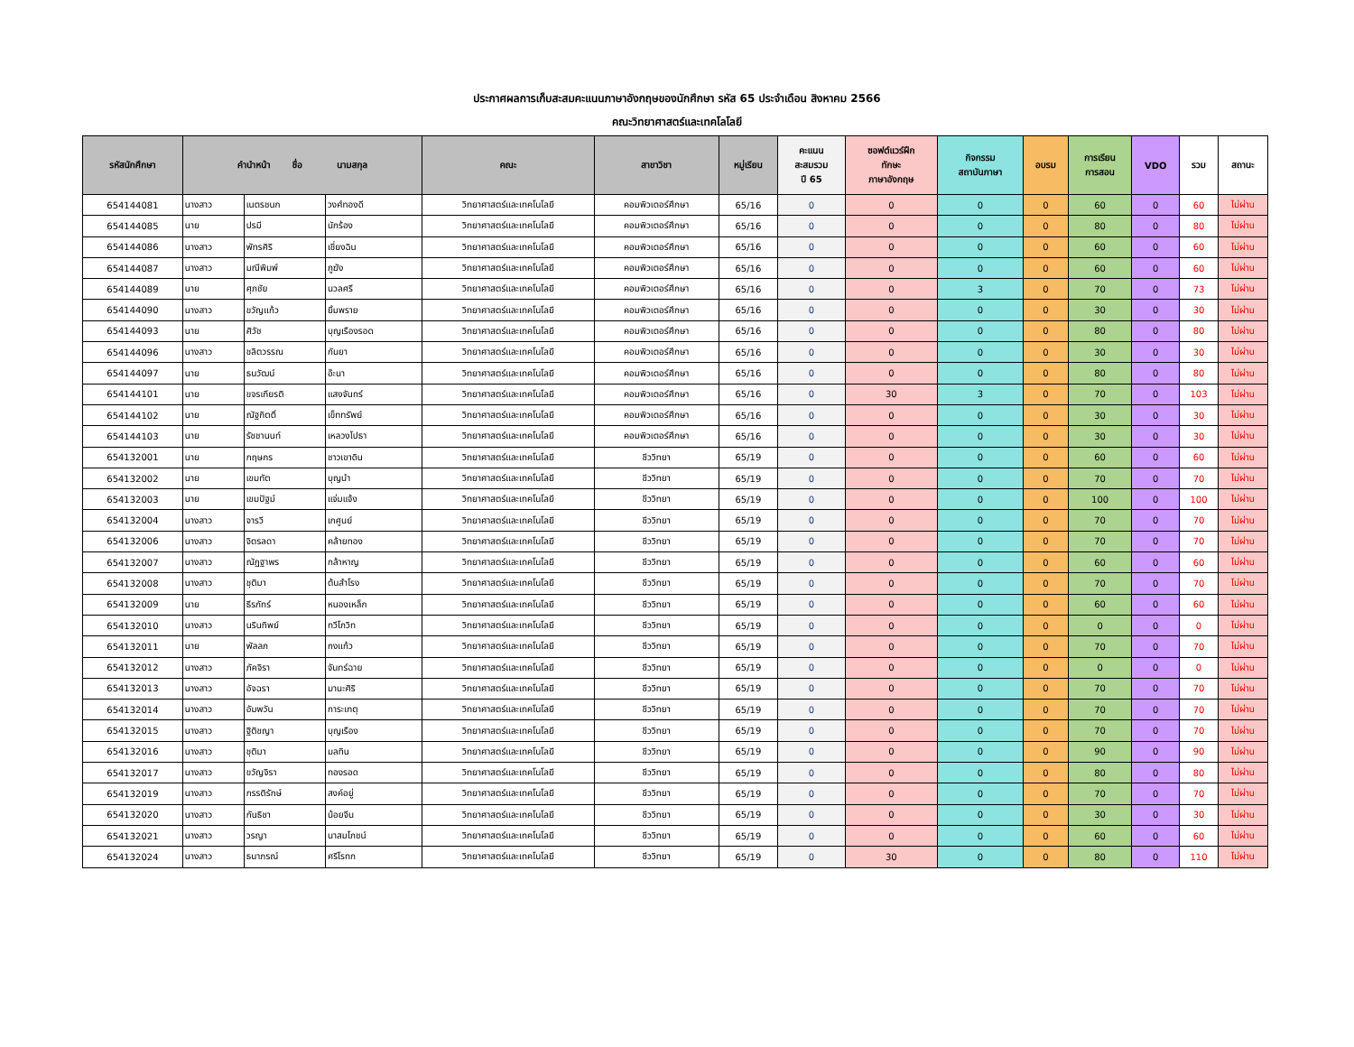ประกาศผลการเก็บสะสมคะแนนภาษาอังกฤษของนักศึกษา รหัส 65 ประจำเดือน สิงหาคม 2566
คณะวิทยาศาสตร์และเทคโลโลยี
| รหัสนักศึกษา | คำนำหน้า ชื่อ นามสกุล | | | คณะ | สาขาวิชา | หมู่เรียน | คะแนน สะสมรวม ปี 65 | ซอฟต์แวร์ฝึก ทักษะ ภาษาอังกฤษ | กิจกรรม สถาบันภาษา | อบรม | การเรียน การสอน | VDO | รวม | สถานะ |
| --- | --- | --- | --- | --- | --- | --- | --- | --- | --- | --- | --- | --- | --- | --- |
| 654144081 | นางสาว | เนตรชนก | วงศ์ทองดี | วิทยาศาสตร์และเทคโนโลยี | คอมพิวเตอร์ศึกษา | 65/16 | 0 | 0 | 0 | 0 | 60 | 0 | 60 | ไม่ผ่าน |
| 654144085 | นาย | ปรมี | นักร้อง | วิทยาศาสตร์และเทคโนโลยี | คอมพิวเตอร์ศึกษา | 65/16 | 0 | 0 | 0 | 0 | 80 | 0 | 80 | ไม่ผ่าน |
| 654144086 | นางสาว | พัทรศิริ | เชี่ยงฉิน | วิทยาศาสตร์และเทคโนโลยี | คอมพิวเตอร์ศึกษา | 65/16 | 0 | 0 | 0 | 0 | 60 | 0 | 60 | ไม่ผ่าน |
| 654144087 | นางสาว | มณีพิมพ์ | ภูฆัง | วิทยาศาสตร์และเทคโนโลยี | คอมพิวเตอร์ศึกษา | 65/16 | 0 | 0 | 0 | 0 | 60 | 0 | 60 | ไม่ผ่าน |
| 654144089 | นาย | ศุภชัย | นวลศรี | วิทยาศาสตร์และเทคโนโลยี | คอมพิวเตอร์ศึกษา | 65/16 | 0 | 0 | 3 | 0 | 70 | 0 | 73 | ไม่ผ่าน |
| 654144090 | นางสาว | ขวัญแก้ว | ยิ้มพราย | วิทยาศาสตร์และเทคโนโลยี | คอมพิวเตอร์ศึกษา | 65/16 | 0 | 0 | 0 | 0 | 30 | 0 | 30 | ไม่ผ่าน |
| 654144093 | นาย | ศิวัช | บุญเรืองรอด | วิทยาศาสตร์และเทคโนโลยี | คอมพิวเตอร์ศึกษา | 65/16 | 0 | 0 | 0 | 0 | 80 | 0 | 80 | ไม่ผ่าน |
| 654144096 | นางสาว | ชลิตวรรณ | กันยา | วิทยาศาสตร์และเทคโนโลยี | คอมพิวเตอร์ศึกษา | 65/16 | 0 | 0 | 0 | 0 | 30 | 0 | 30 | ไม่ผ่าน |
| 654144097 | นาย | ธนวัฒน์ | อ๊ะนา | วิทยาศาสตร์และเทคโนโลยี | คอมพิวเตอร์ศึกษา | 65/16 | 0 | 0 | 0 | 0 | 80 | 0 | 80 | ไม่ผ่าน |
| 654144101 | นาย | ขจรเกียรติ | แสงจันทร์ | วิทยาศาสตร์และเทคโนโลยี | คอมพิวเตอร์ศึกษา | 65/16 | 0 | 30 | 3 | 0 | 70 | 0 | 103 | ไม่ผ่าน |
| 654144102 | นาย | ณัฐกิตติ์ | เข็ททรัพย์ | วิทยาศาสตร์และเทคโนโลยี | คอมพิวเตอร์ศึกษา | 65/16 | 0 | 0 | 0 | 0 | 30 | 0 | 30 | ไม่ผ่าน |
| 654144103 | นาย | รัชชานนท์ | เหลวงโปธา | วิทยาศาสตร์และเทคโนโลยี | คอมพิวเตอร์ศึกษา | 65/16 | 0 | 0 | 0 | 0 | 30 | 0 | 30 | ไม่ผ่าน |
| 654132001 | นาย | กฤษกร | ชาวเขาดิน | วิทยาศาสตร์และเทคโนโลยี | ชีววิทยา | 65/19 | 0 | 0 | 0 | 0 | 60 | 0 | 60 | ไม่ผ่าน |
| 654132002 | นาย | เขมทัต | บุญนำ | วิทยาศาสตร์และเทคโนโลยี | ชีววิทยา | 65/19 | 0 | 0 | 0 | 0 | 70 | 0 | 70 | ไม่ผ่าน |
| 654132003 | นาย | เขมปัฐม์ | แจ่มแจ้ง | วิทยาศาสตร์และเทคโนโลยี | ชีววิทยา | 65/19 | 0 | 0 | 0 | 0 | 100 | 0 | 100 | ไม่ผ่าน |
| 654132004 | นางสาว | จารวี | เกศูนย์ | วิทยาศาสตร์และเทคโนโลยี | ชีววิทยา | 65/19 | 0 | 0 | 0 | 0 | 70 | 0 | 70 | ไม่ผ่าน |
| 654132006 | นางสาว | จิตรลดา | คล้ายทอง | วิทยาศาสตร์และเทคโนโลยี | ชีววิทยา | 65/19 | 0 | 0 | 0 | 0 | 70 | 0 | 70 | ไม่ผ่าน |
| 654132007 | นางสาว | ณัฏฐาพร | กล้าหาญ | วิทยาศาสตร์และเทคโนโลยี | ชีววิทยา | 65/19 | 0 | 0 | 0 | 0 | 60 | 0 | 60 | ไม่ผ่าน |
| 654132008 | นางสาว | ชุติมา | ต้นสำโรง | วิทยาศาสตร์และเทคโนโลยี | ชีววิทยา | 65/19 | 0 | 0 | 0 | 0 | 70 | 0 | 70 | ไม่ผ่าน |
| 654132009 | นาย | ธีรภัทร์ | หนองเหล็ก | วิทยาศาสตร์และเทคโนโลยี | ชีววิทยา | 65/19 | 0 | 0 | 0 | 0 | 60 | 0 | 60 | ไม่ผ่าน |
| 654132010 | นางสาว | นรินทิพย์ | ทวีโภวิท | วิทยาศาสตร์และเทคโนโลยี | ชีววิทยา | 65/19 | 0 | 0 | 0 | 0 | 0 | 0 | 0 | ไม่ผ่าน |
| 654132011 | นาย | พัลลภ | กงแก้ว | วิทยาศาสตร์และเทคโนโลยี | ชีววิทยา | 65/19 | 0 | 0 | 0 | 0 | 70 | 0 | 70 | ไม่ผ่าน |
| 654132012 | นางสาว | ภัคจิรา | จันทร์ฉาย | วิทยาศาสตร์และเทคโนโลยี | ชีววิทยา | 65/19 | 0 | 0 | 0 | 0 | 0 | 0 | 0 | ไม่ผ่าน |
| 654132013 | นางสาว | อัจฉรา | มานะศิริ | วิทยาศาสตร์และเทคโนโลยี | ชีววิทยา | 65/19 | 0 | 0 | 0 | 0 | 70 | 0 | 70 | ไม่ผ่าน |
| 654132014 | นางสาว | อัมพวัน | การะเกตุ | วิทยาศาสตร์และเทคโนโลยี | ชีววิทยา | 65/19 | 0 | 0 | 0 | 0 | 70 | 0 | 70 | ไม่ผ่าน |
| 654132015 | นางสาว | ฐิติชญา | บุญเรือง | วิทยาศาสตร์และเทคโนโลยี | ชีววิทยา | 65/19 | 0 | 0 | 0 | 0 | 70 | 0 | 70 | ไม่ผ่าน |
| 654132016 | นางสาว | ชุติมา | มลทิน | วิทยาศาสตร์และเทคโนโลยี | ชีววิทยา | 65/19 | 0 | 0 | 0 | 0 | 90 | 0 | 90 | ไม่ผ่าน |
| 654132017 | นางสาว | ขวัญจิรา | ทองรอด | วิทยาศาสตร์และเทคโนโลยี | ชีววิทยา | 65/19 | 0 | 0 | 0 | 0 | 80 | 0 | 80 | ไม่ผ่าน |
| 654132019 | นางสาว | กรรติรักษ์ | สงค์อยู่ | วิทยาศาสตร์และเทคโนโลยี | ชีววิทยา | 65/19 | 0 | 0 | 0 | 0 | 70 | 0 | 70 | ไม่ผ่าน |
| 654132020 | นางสาว | กันธิชา | น้อยจีน | วิทยาศาสตร์และเทคโนโลยี | ชีววิทยา | 65/19 | 0 | 0 | 0 | 0 | 30 | 0 | 30 | ไม่ผ่าน |
| 654132021 | นางสาว | วรญา | นาสมโภชน์ | วิทยาศาสตร์และเทคโนโลยี | ชีววิทยา | 65/19 | 0 | 0 | 0 | 0 | 60 | 0 | 60 | ไม่ผ่าน |
| 654132024 | นางสาว | ธนาภรณ์ | ศรีโรทก | วิทยาศาสตร์และเทคโนโลยี | ชีววิทยา | 65/19 | 0 | 30 | 0 | 0 | 80 | 0 | 110 | ไม่ผ่าน |